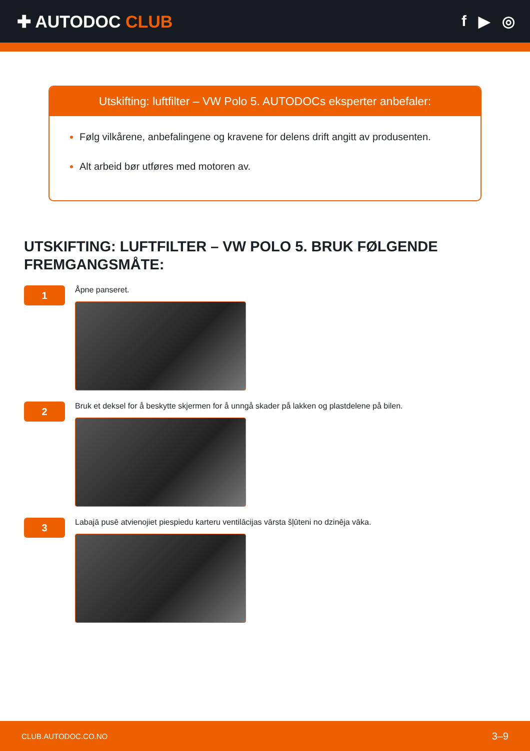✚ AUTODOC CLUB f ▶ ◎
Utskifting: luftfilter – VW Polo 5. AUTODOCs eksperter anbefaler:
Følg vilkårene, anbefalingene og kravene for delens drift angitt av produsenten.
Alt arbeid bør utføres med motoren av.
UTSKIFTING: LUFTFILTER – VW POLO 5. BRUK FØLGENDE FREMGANGSMÅTE:
1
Åpne panseret.
2
Bruk et deksel for å beskytte skjermen for å unngå skader på lakken og plastdelene på bilen.
3
Labajā pusē atvienojiet piespiedu karteru ventilācijas vārsta šļūteni no dzinēja vāka.
CLUB.AUTODOC.CO.NO 3–9